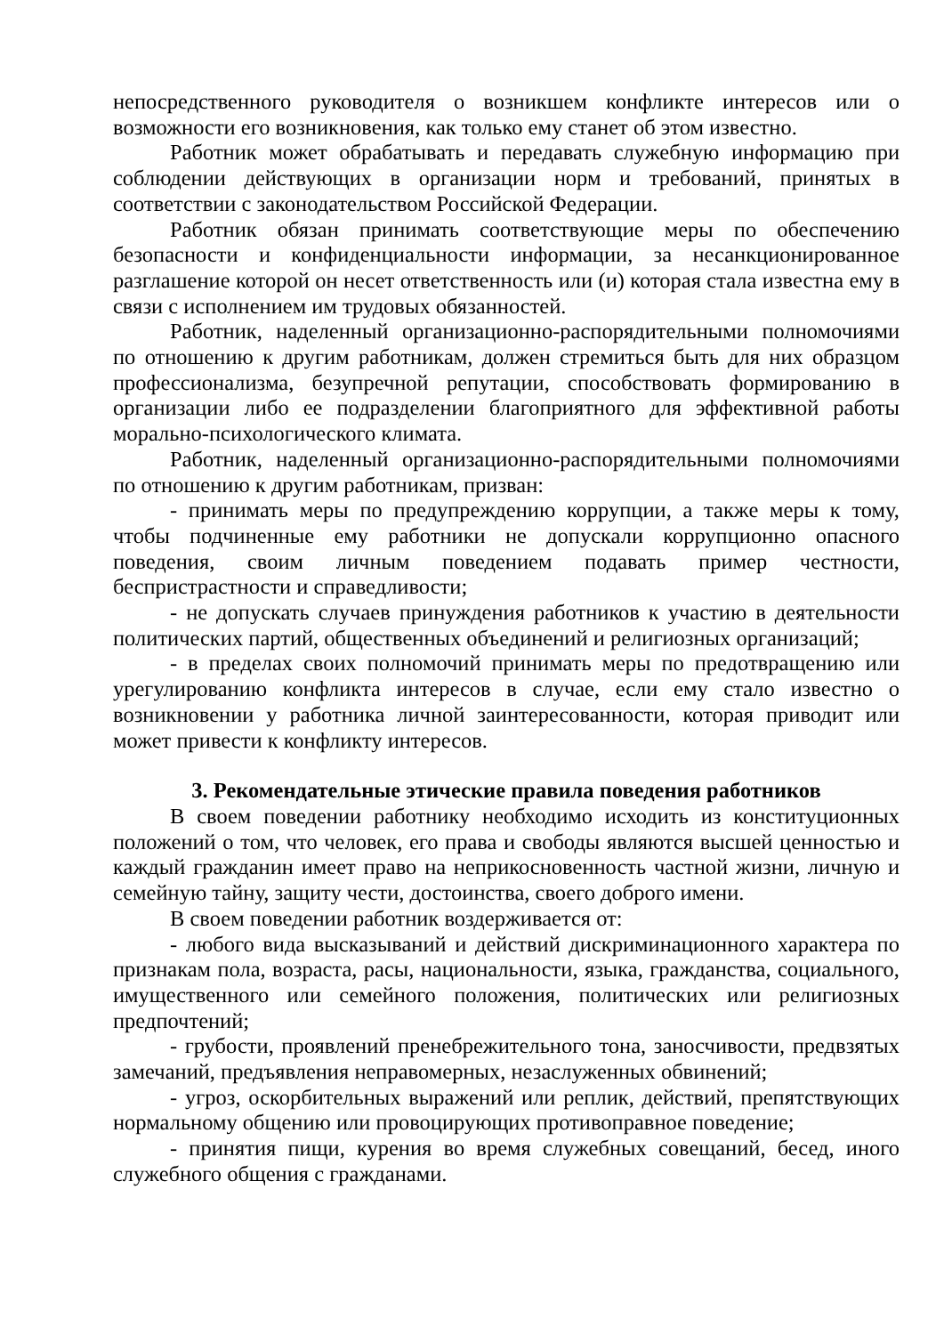непосредственного руководителя о возникшем конфликте интересов или о возможности его возникновения, как только ему станет об этом известно.
Работник может обрабатывать и передавать служебную информацию при соблюдении действующих в организации норм и требований, принятых в соответствии с законодательством Российской Федерации.
Работник обязан принимать соответствующие меры по обеспечению безопасности и конфиденциальности информации, за несанкционированное разглашение которой он несет ответственность или (и) которая стала известна ему в связи с исполнением им трудовых обязанностей.
Работник, наделенный организационно-распорядительными полномочиями по отношению к другим работникам, должен стремиться быть для них образцом профессионализма, безупречной репутации, способствовать формированию в организации либо ее подразделении благоприятного для эффективной работы морально-психологического климата.
Работник, наделенный организационно-распорядительными полномочиями по отношению к другим работникам, призван:
- принимать меры по предупреждению коррупции, а также меры к тому, чтобы подчиненные ему работники не допускали коррупционно опасного поведения, своим личным поведением подавать пример честности, беспристрастности и справедливости;
- не допускать случаев принуждения работников к участию в деятельности политических партий, общественных объединений и религиозных организаций;
- в пределах своих полномочий принимать меры по предотвращению или урегулированию конфликта интересов в случае, если ему стало известно о возникновении у работника личной заинтересованности, которая приводит или может привести к конфликту интересов.
3. Рекомендательные этические правила поведения работников
В своем поведении работнику необходимо исходить из конституционных положений о том, что человек, его права и свободы являются высшей ценностью и каждый гражданин имеет право на неприкосновенность частной жизни, личную и семейную тайну, защиту чести, достоинства, своего доброго имени.
В своем поведении работник воздерживается от:
- любого вида высказываний и действий дискриминационного характера по признакам пола, возраста, расы, национальности, языка, гражданства, социального, имущественного или семейного положения, политических или религиозных предпочтений;
- грубости, проявлений пренебрежительного тона, заносчивости, предвзятых замечаний, предъявления неправомерных, незаслуженных обвинений;
- угроз, оскорбительных выражений или реплик, действий, препятствующих нормальному общению или провоцирующих противоправное поведение;
- принятия пищи, курения во время служебных совещаний, бесед, иного служебного общения с гражданами.